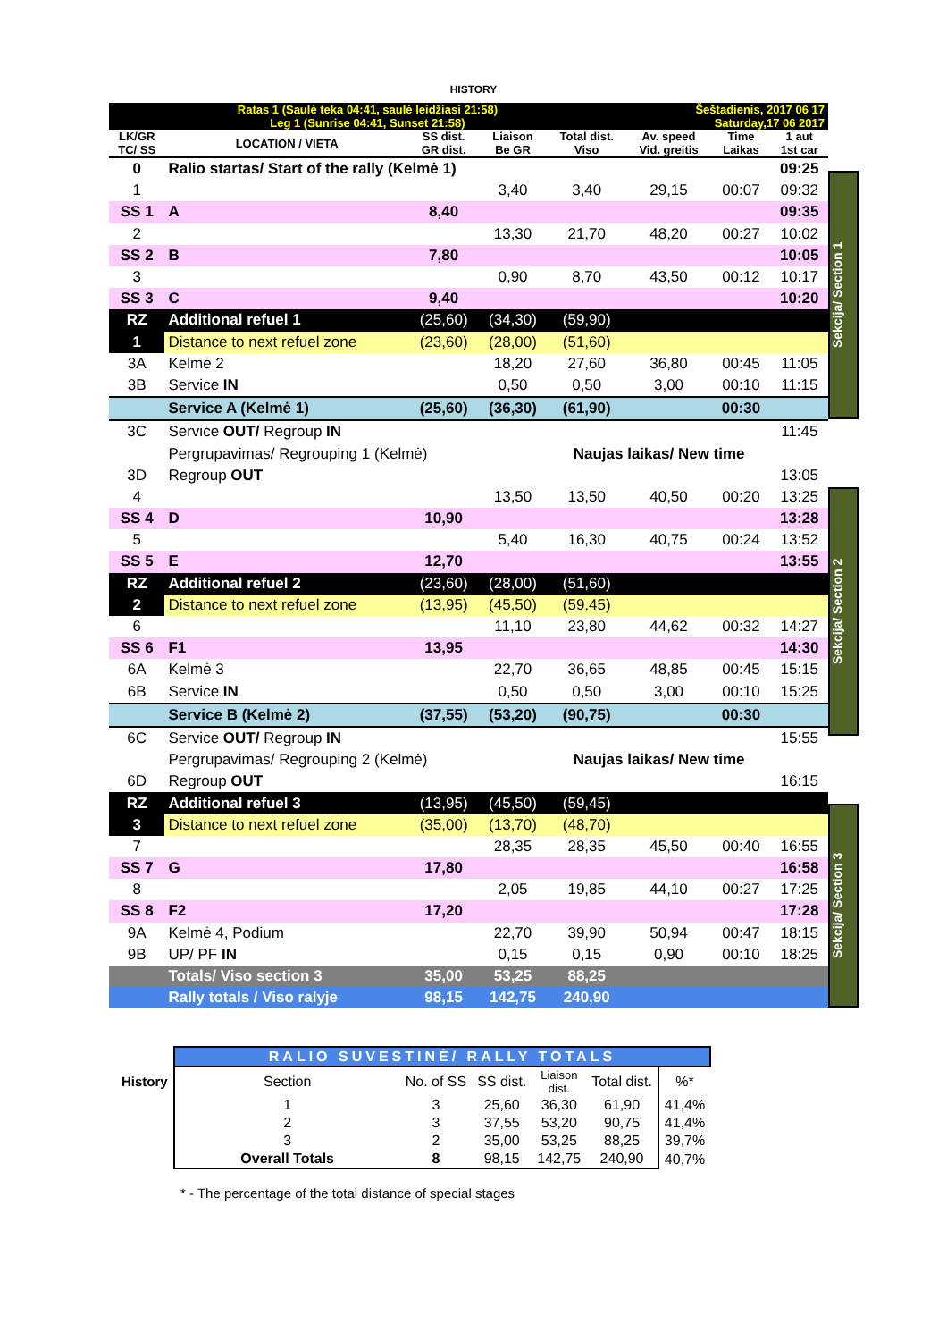HISTORY
| Ratas 1 (Saulė teka 04:41, saulė leidžiasi 21:58) Leg 1 (Sunrise 04:41, Sunset 21:58) | | | | | Šeštadienis, 2017 06 17 Saturday,17 06 2017 | | |
| LK/GR TC/ SS | LOCATION / VIETA | SS dist. GR dist. | Liaison Be GR | Total dist. Viso | Av. speed Vid. greitis | Time Laikas | 1 aut 1st car |
| 0 | Ralio startas/ Start of the rally (Kelmė 1) | | | | | | 09:25 |
| 1 | | | 3,40 | 3,40 | 29,15 | 00:07 | 09:32 |
| SS 1 | A | 8,40 | | | | | 09:35 |
| 2 | | | 13,30 | 21,70 | 48,20 | 00:27 | 10:02 |
| SS 2 | B | 7,80 | | | | | 10:05 |
| 3 | | | 0,90 | 8,70 | 43,50 | 00:12 | 10:17 |
| SS 3 | C | 9,40 | | | | | 10:20 |
| RZ | Additional refuel 1 | (25,60) | (34,30) | (59,90) | | | |
| 1 | Distance to next refuel zone | (23,60) | (28,00) | (51,60) | | | |
| 3A | Kelmė 2 | | 18,20 | 27,60 | 36,80 | 00:45 | 11:05 |
| 3B | Service IN | | 0,50 | 0,50 | 3,00 | 00:10 | 11:15 |
| | Service A (Kelmė 1) | (25,60) | (36,30) | (61,90) | | 00:30 | |
| 3C | Service OUT/ Regroup IN | | | | | | 11:45 |
| | Pergrupavimas/ Regrouping 1 (Kelmė) | | | Naujas laikas/ New time | | | |
| 3D | Regroup OUT | | | | | | 13:05 |
| 4 | | | 13,50 | 13,50 | 40,50 | 00:20 | 13:25 |
| SS 4 | D | 10,90 | | | | | 13:28 |
| 5 | | | 5,40 | 16,30 | 40,75 | 00:24 | 13:52 |
| SS 5 | E | 12,70 | | | | | 13:55 |
| RZ | Additional refuel 2 | (23,60) | (28,00) | (51,60) | | | |
| 2 | Distance to next refuel zone | (13,95) | (45,50) | (59,45) | | | |
| 6 | | | 11,10 | 23,80 | 44,62 | 00:32 | 14:27 |
| SS 6 | F1 | 13,95 | | | | | 14:30 |
| 6A | Kelmė 3 | | 22,70 | 36,65 | 48,85 | 00:45 | 15:15 |
| 6B | Service IN | | 0,50 | 0,50 | 3,00 | 00:10 | 15:25 |
| | Service B (Kelmė 2) | (37,55) | (53,20) | (90,75) | | 00:30 | |
| 6C | Service OUT/ Regroup IN | | | | | | 15:55 |
| | Pergrupavimas/ Regrouping 2 (Kelmė) | | | Naujas laikas/ New time | | | |
| 6D | Regroup OUT | | | | | | 16:15 |
| RZ | Additional refuel 3 | (13,95) | (45,50) | (59,45) | | | |
| 3 | Distance to next refuel zone | (35,00) | (13,70) | (48,70) | | | |
| 7 | | | 28,35 | 28,35 | 45,50 | 00:40 | 16:55 |
| SS 7 | G | 17,80 | | | | | 16:58 |
| 8 | | | 2,05 | 19,85 | 44,10 | 00:27 | 17:25 |
| SS 8 | F2 | 17,20 | | | | | 17:28 |
| 9A | Kelmė 4, Podium | | 22,70 | 39,90 | 50,94 | 00:47 | 18:15 |
| 9B | UP/ PF IN | | 0,15 | 0,15 | 0,90 | 00:10 | 18:25 |
| | Totals/ Viso section 3 | 35,00 | 53,25 | 88,25 | | | |
| | Rally totals / Viso ralyje | 98,15 | 142,75 | 240,90 | | | |
Sekcija/ Section 1
Sekcija/ Section 2
Sekcija/ Section 3
| | RALIO SUVESTINĖ/ RALLY TOTALS | | | | | | |
| History | Section | No. of SS | SS dist. | Liaison dist. | Total dist. | %* | |
| | 1 | 3 | 25,60 | 36,30 | 61,90 | 41,4% | |
| | 2 | 3 | 37,55 | 53,20 | 90,75 | 41,4% | |
| | 3 | 2 | 35,00 | 53,25 | 88,25 | 39,7% | |
| | Overall Totals | 8 | 98,15 | 142,75 | 240,90 | 40,7% | |
* - The percentage of the total distance of special stages